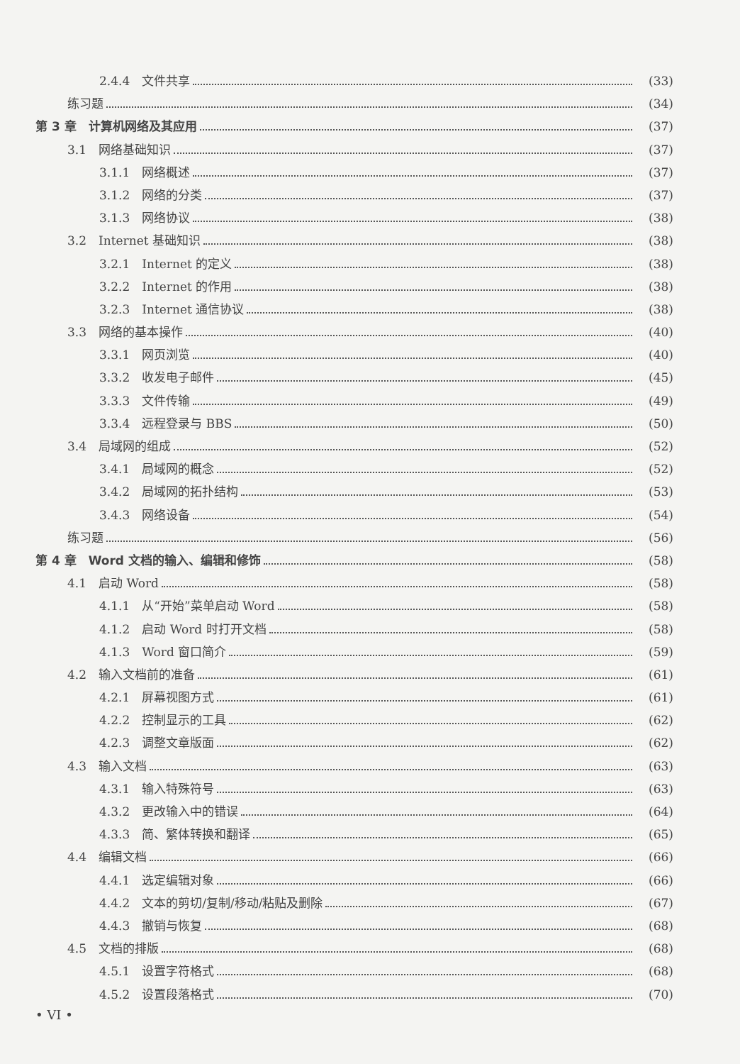2.4.4　文件共享 (33)
练习题 (34)
第 3 章　计算机网络及其应用 (37)
3.1　网络基础知识 (37)
3.1.1　网络概述 (37)
3.1.2　网络的分类 (37)
3.1.3　网络协议 (38)
3.2　Internet 基础知识 (38)
3.2.1　Internet 的定义 (38)
3.2.2　Internet 的作用 (38)
3.2.3　Internet 通信协议 (38)
3.3　网络的基本操作 (40)
3.3.1　网页浏览 (40)
3.3.2　收发电子邮件 (45)
3.3.3　文件传输 (49)
3.3.4　远程登录与 BBS (50)
3.4　局域网的组成 (52)
3.4.1　局域网的概念 (52)
3.4.2　局域网的拓扑结构 (53)
3.4.3　网络设备 (54)
练习题 (56)
第 4 章　Word 文档的输入、编辑和修饰 (58)
4.1　启动 Word (58)
4.1.1　从“开始”菜单启动 Word (58)
4.1.2　启动 Word 时打开文档 (58)
4.1.3　Word 窗口简介 (59)
4.2　输入文档前的准备 (61)
4.2.1　屏幕视图方式 (61)
4.2.2　控制显示的工具 (62)
4.2.3　调整文章版面 (62)
4.3　输入文档 (63)
4.3.1　输入特殊符号 (63)
4.3.2　更改输入中的错误 (64)
4.3.3　简、繁体转换和翻译 (65)
4.4　编辑文档 (66)
4.4.1　选定编辑对象 (66)
4.4.2　文本的剪切/复制/移动/粘贴及删除 (67)
4.4.3　撤销与恢复 (68)
4.5　文档的排版 (68)
4.5.1　设置字符格式 (68)
4.5.2　设置段落格式 (70)
• VI •